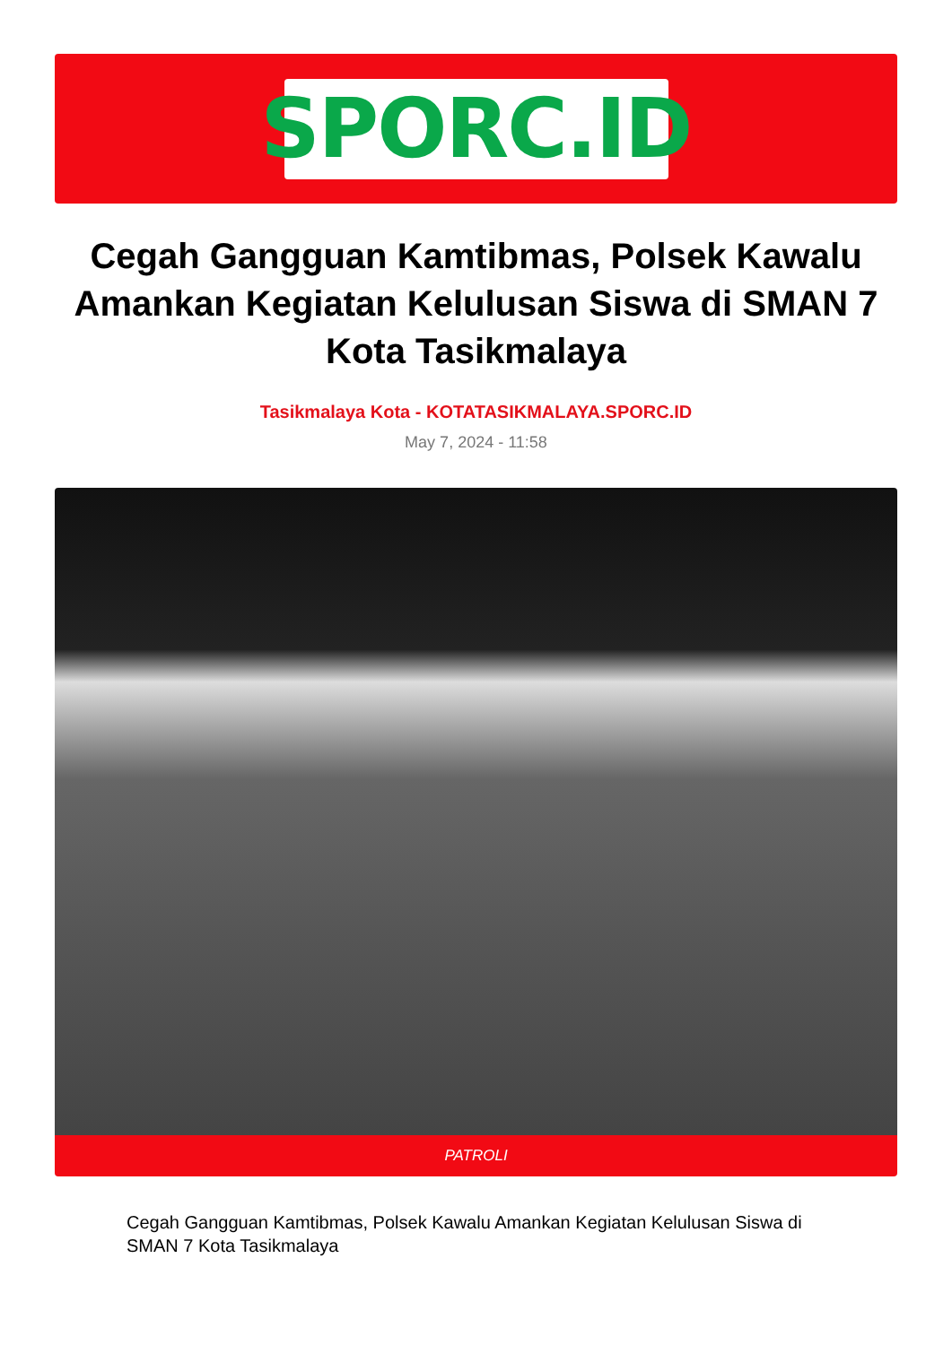SPORC.ID
Cegah Gangguan Kamtibmas, Polsek Kawalu Amankan Kegiatan Kelulusan Siswa di SMAN 7 Kota Tasikmalaya
Tasikmalaya Kota - KOTATASIKMALAYA.SPORC.ID
May 7, 2024 - 11:58
PATROLI
Cegah Gangguan Kamtibmas, Polsek Kawalu Amankan Kegiatan Kelulusan Siswa di SMAN 7 Kota Tasikmalaya